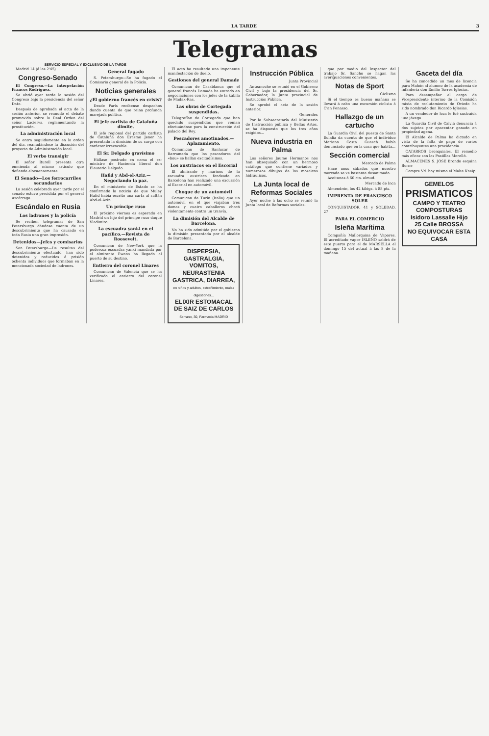LA TARDE 3
Telegramas
SERVICIO ESPECIAL Y EXCLUSIVO DE LA TARDE
Madrid 14 (á las 2'45)
Congreso-Senado
El Congreso.—La interpelación Francos Rodríguez.
Se abrió ayer tarde la sesión del Congreso bajo la presidencia del señor Dato.
Después de aprobada el acta de la sesión anterior, se reanudó el debate promovido sobre la Real Orden del señor Lacierva, reglamentando la prostitución.
La administración local
Se entra seguidamente en la orden del día, reanudándose la discusión del proyecto de Administración local.
El verbo transigir
El señor Burell presenta otra enmienda al mismo artículo que defiende elocuentemente.
El Senado—Los ferrocarriles secundarios
La sesión celebrada ayer tarde por el senado estuvo presidida por el general Azcárraga.
Escándalo en Rusia
Los ladrones y la policía
Se reciben telegramas de San Petersburgo dándose cuenta de un descubrimiento que ha causado en toda Rusia una gran impresión.
Detenidos—Jefes y comisarios
San Petersburgo—De resultas del descubrimiento efectuado, han sido detenidos y reducidos á prisión ochenta individuos que formaban en la mencionada sociedad de ladrones.
General fugado
S. Petersburgo—Se ha fugado el Comisario general de la Policía.
Noticias generales
¿El gobierno francés en crisis?
Desde París recíbense despachos dando cuenta de que reina profunda marejada política.
El jefe carlista de Cataluña dimite.
El jefe regional del partido carlista de Cataluña don Erasmo Jener ha presentado la dimisión de su cargo con carácter irrevocable.
El Sr. Delgado gravísimo
Hállase postrado en cama el ex-ministro de Hacienda liberal don Eleuterio Delgado.
Hafid y Abd-el-Aziz.—Negociando la paz.
En el ministerio de Estado se ha confirmado la noticia de que Muley Hafid había escrito una carta al sultán Abd-el-Aziz.
Un príncipe ruso
El próximo viernes es esperado en Madrid un hijo del príncipe ruso duque Vladimiro.
La escuadra yanki en el pacífico.—Revista de Roosevelt.
Comunican de New-York que la poderosa escuadra yanki mandada por el almirante Ewans ha llegado al puerto de su destino.
Entierro del coronel Linares
Comunican de Valencia que se ha verificado el entierro del coronel Linares.
El acto ha resultado una imponente manifestación de duelo.
Gestiones del general Damade
Comunican de Casablanca que el general francés Damade ha entrado en negociaciones con los jefes de la kábila de Madak-Ras.
Las obras de Cortegada suspendidas.
Telegrafían de Cortegada que han quedado suspendidas que venían efectuándose para la construcción del palacio del Rey.
Pescadores amotinados.—Aplazamiento.
Comunican de Sanlucar de Barrameda que los pescadores del «bou» se hallan excitadísimos.
Los austriacos en el Escorial
El almirante y marinos de la escuadra austriaca fondeada en Barcelona han realizado una excursión al Escorial en automóvil.
Choque de un automóvil
Comunican de Turín (Italia) que un automóvil en el que viajaban tres damas y cuatro caballeros chocó violentamente contra un tranvía.
La dimisión del Alcalde de Barcelona.
No ha sido admitida por el gobierno la dimisión presentada por el alcalde de Barcelona.
DISPEPSIA, GASTRALGIA, VOMITOS, NEURASTENIA GASTRICA, DIARREA,
en niños y adultos, estreñimiento, malas digestiones...
ELIXIR ESTOMACAL DE SAIZ DE CARLOS
Serrano, 30, Farmacia MADRID
Instrucción Pública
Junta Provincial
Anteanoche se reunió en el Gobierno Civil y bajo la presidencia del Sr. Gobernador, la Junta provincial de Instrucción Pública.
Se aprobó el acta de la sesión anterior.
Generales
Por la Subsecretaría del Ministerio de Instrucción pública y Bellas Artes, se ha dispuesto que los tres años exigidos...
Nueva industria en Palma
Los señores Jaume Hermanos nos han obsequiado con un hermoso catálogo que contiene variados y numerosos dibujos de los mosaicos hidráulicos.
La Junta local de Reformas Sociales
Ayer noche á las ocho se reunió la Junta local de Reformas sociales.
que por medio del Inspector del trabajo Sr. Sancho se hagan las averiguaciones convenientes.
Notas de Sport
Ciclismo
Si el tiempo es bueno mañana se llevará á cabo una excursión ciclista á C'an Penasso.
Hallazgo de un cartucho
La Guardia Civil del puesto de Santa Eulalia da cuenta de que el individuo Mariano Costa Guasch había denunciado que en la casa que habita...
Sección comercial
Mercado de Palma
Hace unos sábados que nuestro mercado se ve bastante desanimado.
Aceitunas á 60 cts. almud.
Mercado de Inca
Almendrón, los 42 kilógs. á 88 pts.
IMPRENTA DE FRANCISCO SOLER
CONQUISTADOR, 41 y SOLEDAD, 27
PARA EL COMERCIO
Isleña Marítima
Compañía Mallorquina de Vapores. El acreditado vapor ISLEÑO saldrá de este puerto para el de MARSELLA el domingo 15 del actual á las 8 de la mañana.
Gaceta del día
Se ha concedido un mes de licencia para Mahón al alumno de la academia de infantería don Emilio Torres Iglesias.
Para desempeñar el cargo de Vicepresidente interino de la Comisión mixta de reclutamiento de Oviedo ha sido nombrado don Ricardo Iglesias.
A un vendedor de loza le fué sustraída una jávega.
La Guardia Civil de Calviá denuncia á dos sujetos por apacentar ganado en propiedad agena.
El Alcalde de Palma ha dictado en vista de la falta de pago de varios contribuyentes una providencia.
CATARROS bronquiales. El remedio más eficaz son las Pastillas Morelló.
ALMACENES S. JOSE Brondo esquina Borne
Compre Vd. hoy mismo el Malte Kneip
GEMELOS
PRISMATICOS
CAMPO Y TEATRO
COMPOSTURAS
Isidoro Lassalle Hijo
25 Calle BROSSA
NO EQUIVOCAR ESTA CASA